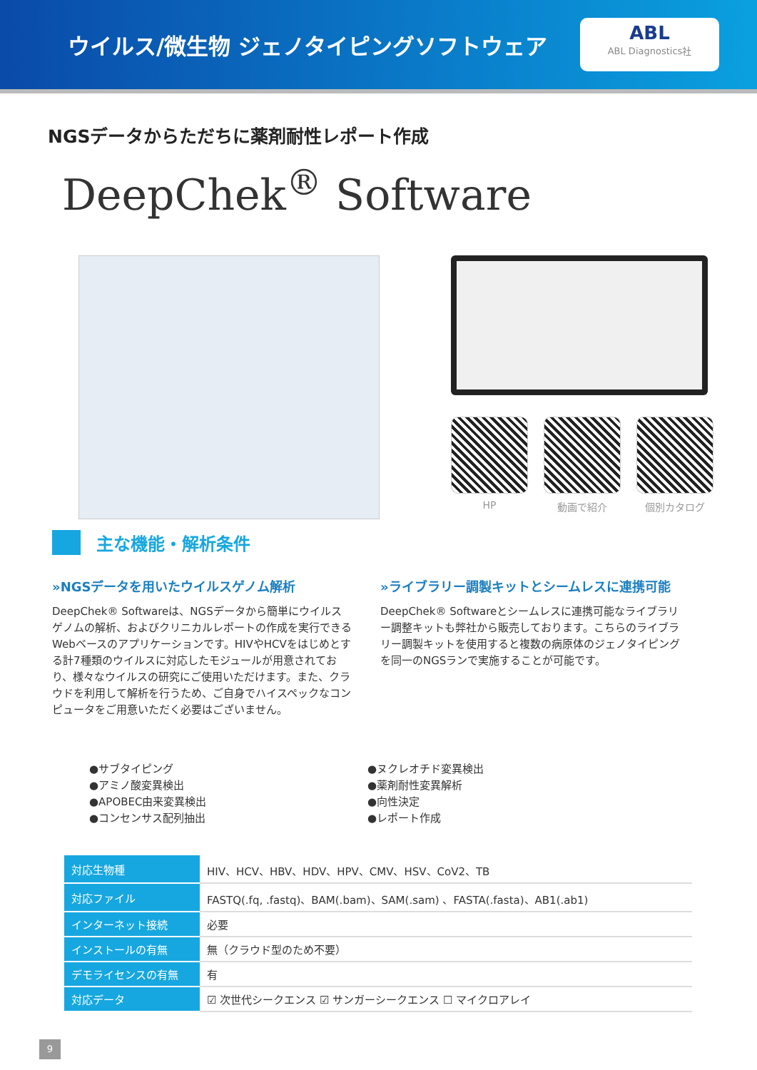ウイルス/微生物 ジェノタイピングソフトウェア
ABL
ABL Diagnostics社
NGSデータからただちに薬剤耐性レポート作成
DeepChek<sup>®</sup> Software
HP 動画で紹介 個別カタログ
主な機能・解析条件
»NGSデータを用いたウイルスゲノム解析
DeepChek® Softwareは、NGSデータから簡単にウイルスゲノムの解析、およびクリニカルレポートの作成を実行できるWebベースのアプリケーションです。HIVやHCVをはじめとする計7種類のウイルスに対応したモジュールが用意されており、様々なウイルスの研究にご使用いただけます。また、クラウドを利用して解析を行うため、ご自身でハイスペックなコンピュータをご用意いただく必要はございません。
»ライブラリー調製キットとシームレスに連携可能
DeepChek® Softwareとシームレスに連携可能なライブラリー調整キットも弊社から販売しております。こちらのライブラリー調製キットを使用すると複数の病原体のジェノタイピングを同一のNGSランで実施することが可能です。
●サブタイピング
●ヌクレオチド変異検出
●アミノ酸変異検出
●薬剤耐性変異解析
●APOBEC由来変異検出
●向性決定
●コンセンサス配列抽出
●レポート作成
| 対応生物種 | HIV、HCV、HBV、HDV、HPV、CMV、HSV、CoV2、TB |
| 対応ファイル | FASTQ(.fq, .fastq)、BAM(.bam)、SAM(.sam) 、FASTA(.fasta)、AB1(.ab1) |
| インターネット接続 | 必要 |
| インストールの有無 | 無（クラウド型のため不要） |
| デモライセンスの有無 | 有 |
| 対応データ | ☑ 次世代シークエンス ☑ サンガーシークエンス ☐ マイクロアレイ |
9